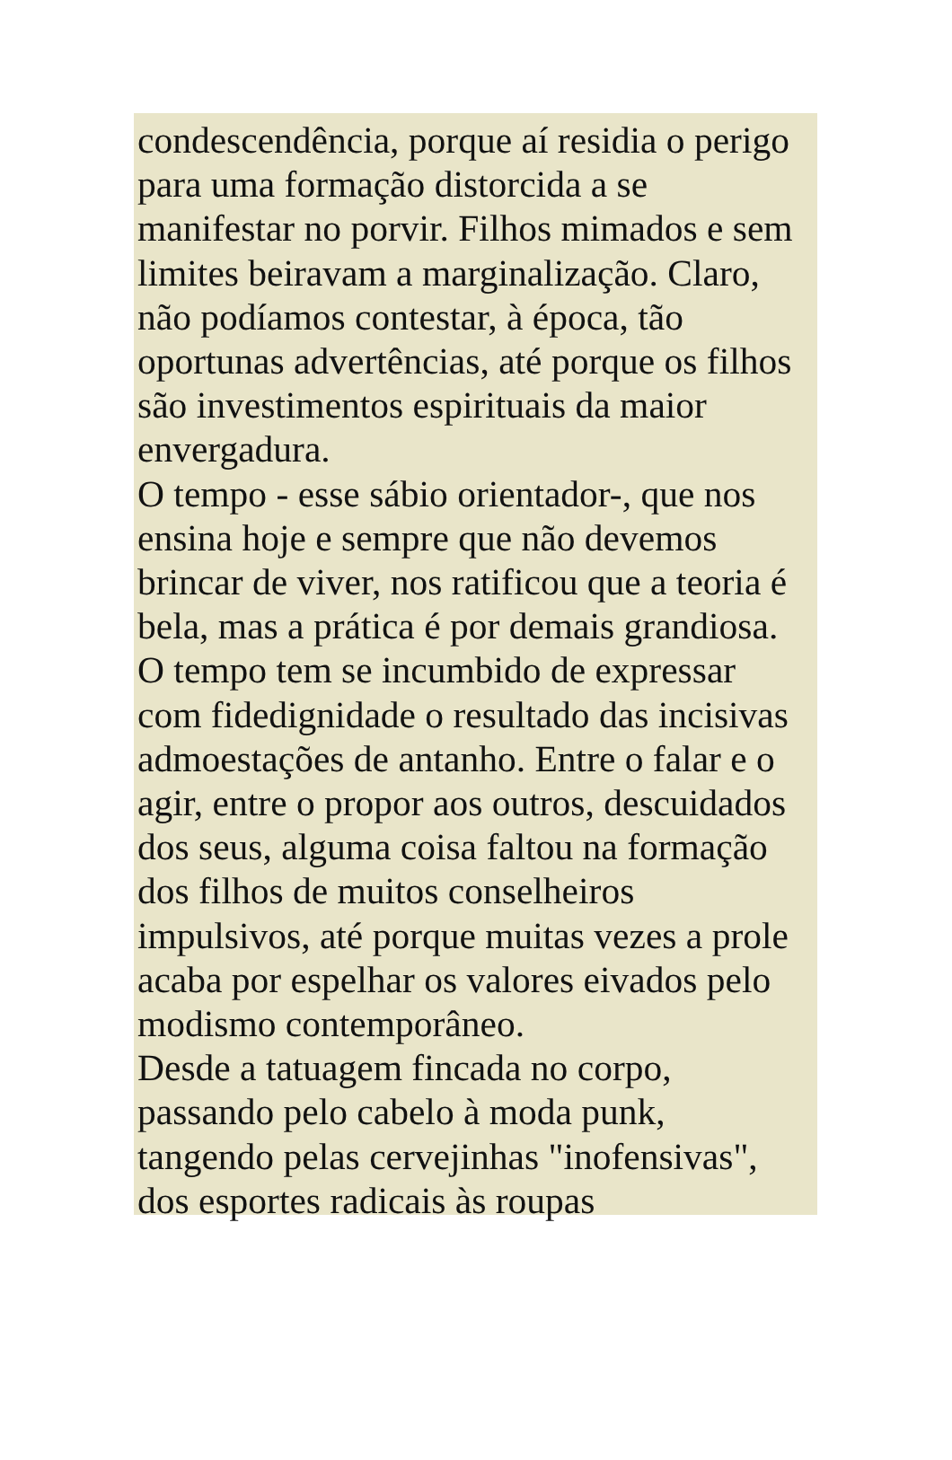condescendência, porque aí residia o perigo
para uma formação distorcida a se
manifestar no porvir. Filhos mimados e sem
limites beiravam a marginalização. Claro,
não podíamos contestar, à época, tão
oportunas advertências, até porque os filhos
são investimentos espirituais da maior
envergadura.
O tempo - esse sábio orientador-, que nos
ensina hoje e sempre que não devemos
brincar de viver, nos ratificou que a teoria é
bela, mas a prática é por demais grandiosa.
O tempo tem se incumbido de expressar
com fidedignidade o resultado das incisivas
admoestações de antanho. Entre o falar e o
agir, entre o propor aos outros, descuidados
dos seus, alguma coisa faltou na formação
dos filhos de muitos conselheiros
impulsivos, até porque muitas vezes a prole
acaba por espelhar os valores eivados pelo
modismo contemporâneo.
Desde a tatuagem fincada no corpo,
passando pelo cabelo à moda punk,
tangendo pelas cervejinhas "inofensivas",
dos esportes radicais às roupas